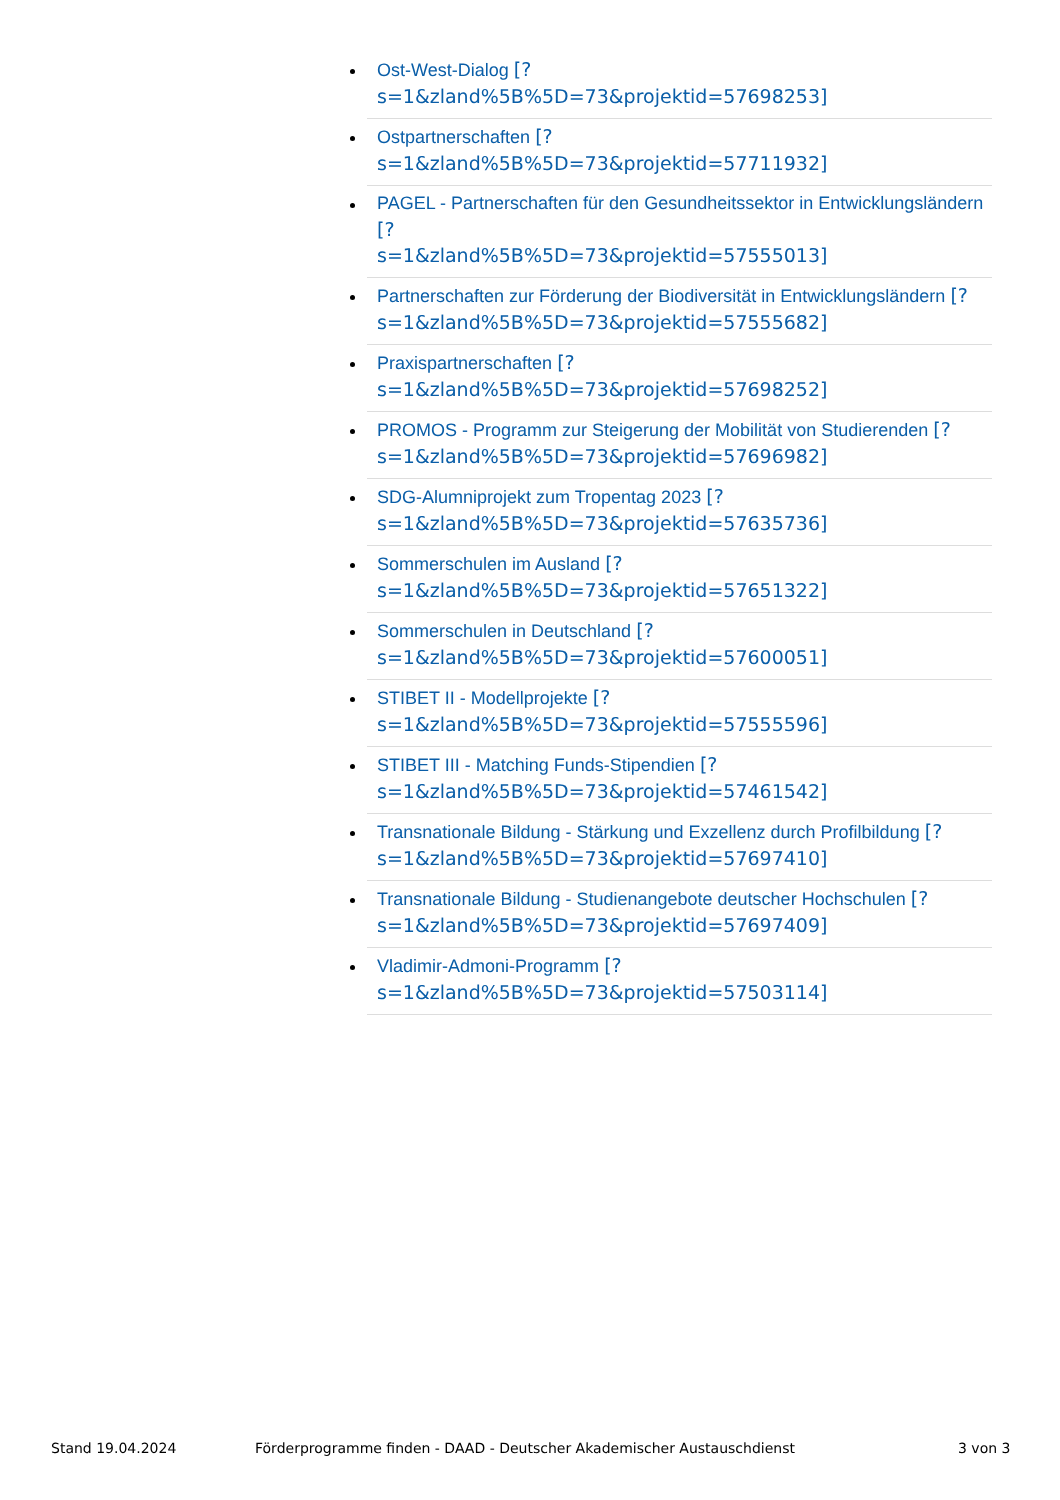Ost-West-Dialog [?
s=1&zland%5B%5D=73&projektid=57698253]
Ostpartnerschaften [?
s=1&zland%5B%5D=73&projektid=57711932]
PAGEL - Partnerschaften für den Gesundheitssektor in Entwicklungsländern [?
s=1&zland%5B%5D=73&projektid=57555013]
Partnerschaften zur Förderung der Biodiversität in Entwicklungsländern [?
s=1&zland%5B%5D=73&projektid=57555682]
Praxispartnerschaften [?
s=1&zland%5B%5D=73&projektid=57698252]
PROMOS - Programm zur Steigerung der Mobilität von Studierenden [?
s=1&zland%5B%5D=73&projektid=57696982]
SDG-Alumniprojekt zum Tropentag 2023 [?
s=1&zland%5B%5D=73&projektid=57635736]
Sommerschulen im Ausland [?
s=1&zland%5B%5D=73&projektid=57651322]
Sommerschulen in Deutschland [?
s=1&zland%5B%5D=73&projektid=57600051]
STIBET II - Modellprojekte [?
s=1&zland%5B%5D=73&projektid=57555596]
STIBET III - Matching Funds-Stipendien [?
s=1&zland%5B%5D=73&projektid=57461542]
Transnationale Bildung - Stärkung und Exzellenz durch Profilbildung [?
s=1&zland%5B%5D=73&projektid=57697410]
Transnationale Bildung - Studienangebote deutscher Hochschulen [?
s=1&zland%5B%5D=73&projektid=57697409]
Vladimir-Admoni-Programm [?
s=1&zland%5B%5D=73&projektid=57503114]
Stand 19.04.2024
Förderprogramme finden - DAAD - Deutscher Akademischer Austauschdienst
3 von 3